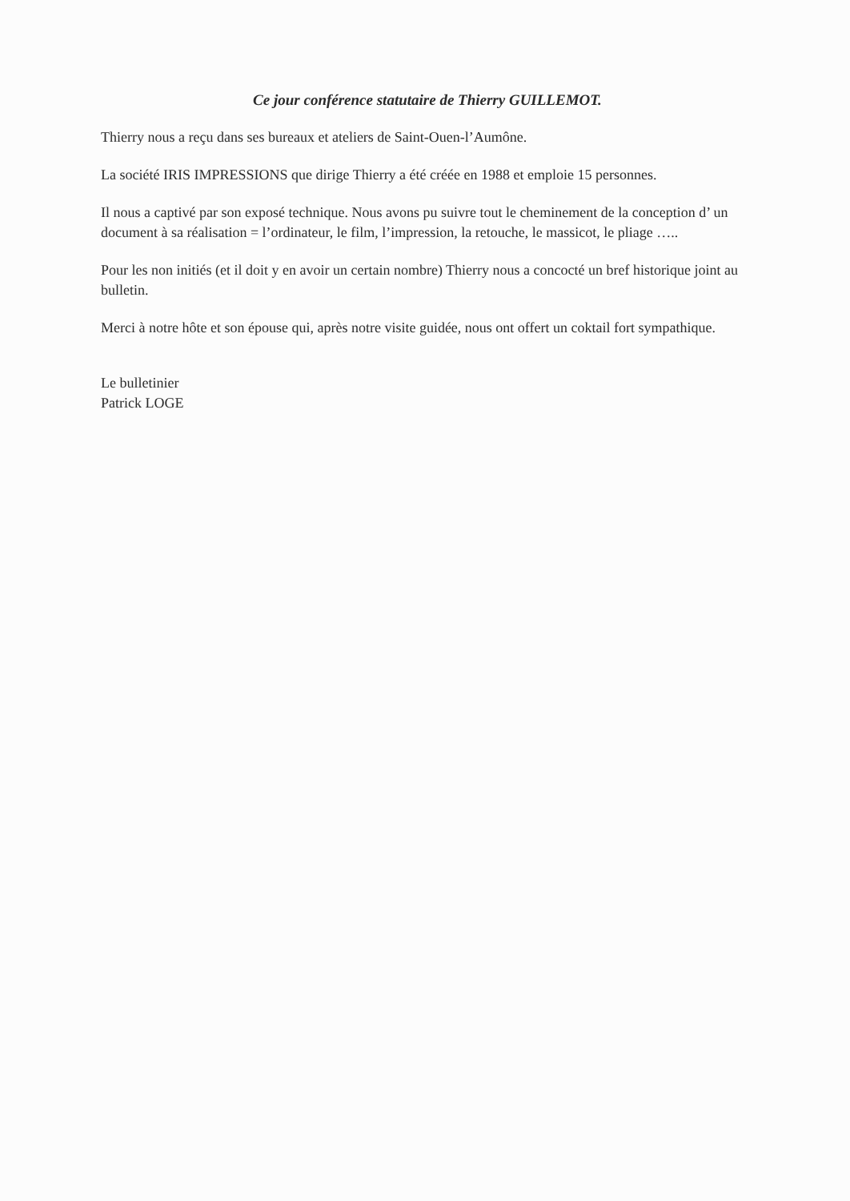Ce jour conférence statutaire de Thierry GUILLEMOT.
Thierry nous a reçu dans ses bureaux et ateliers de Saint-Ouen-l’Aumône.
La société IRIS IMPRESSIONS que dirige Thierry a été créée en 1988 et emploie 15 personnes.
Il nous a captivé par son exposé technique. Nous avons pu suivre tout le cheminement de la conception d’ un document à sa réalisation = l’ordinateur, le film, l’impression, la retouche, le massicot, le pliage …..
Pour les non initiés (et il doit y en avoir un certain nombre) Thierry nous a concocté un bref historique joint au bulletin.
Merci à notre hôte et son épouse qui, après notre visite guidée, nous ont offert un coktail fort sympathique.
Le bulletinier
Patrick LOGE